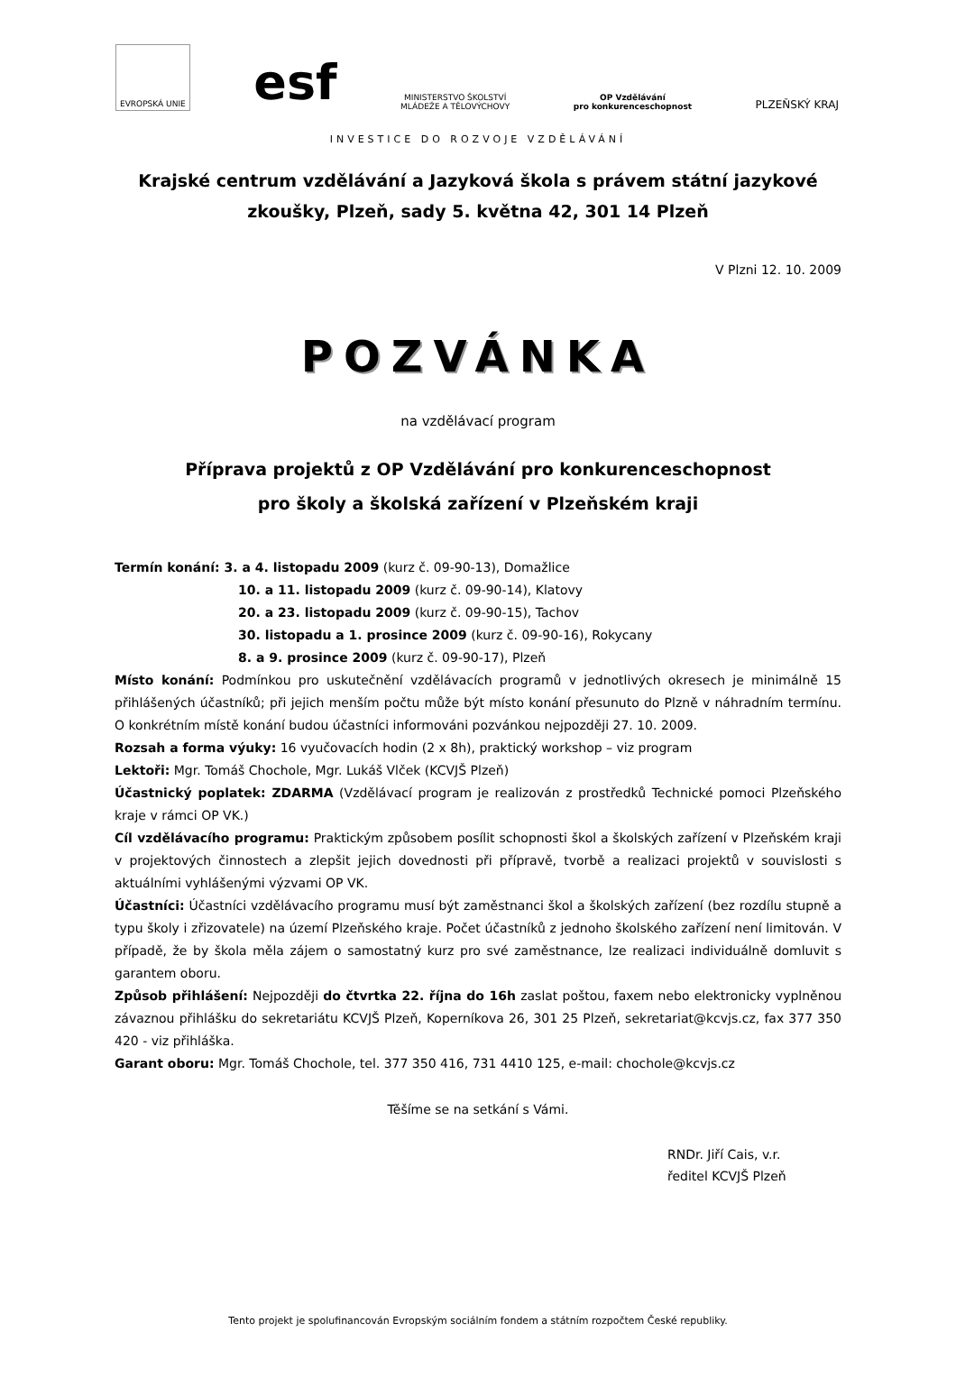EVROPSKÁ UNIE
esf
MINISTERSTVO ŠKOLSTVÍ
MLÁDEŽE A TĚLOVÝCHOVY
OP Vzdělávání
pro konkurenceschopnost
PLZEŇSKÝ KRAJ
INVESTICE DO ROZVOJE VZDĚLÁVÁNÍ
Krajské centrum vzdělávání a Jazyková škola s právem státní jazykové
zkoušky, Plzeň, sady 5. května 42, 301 14 Plzeň
V Plzni 12. 10. 2009
POZVÁNKA
na vzdělávací program
Příprava projektů z OP Vzdělávání pro konkurenceschopnost
pro školy a školská zařízení v Plzeňském kraji
Termín konání: 3. a 4. listopadu 2009 (kurz č. 09-90-13), Domažlice
10. a 11. listopadu 2009 (kurz č. 09-90-14), Klatovy
20. a 23. listopadu 2009 (kurz č. 09-90-15), Tachov
30. listopadu a 1. prosince 2009 (kurz č. 09-90-16), Rokycany
8. a 9. prosince 2009 (kurz č. 09-90-17), Plzeň
Místo konání: Podmínkou pro uskutečnění vzdělávacích programů v jednotlivých okresech je minimálně 15 přihlášených účastníků; při jejich menším počtu může být místo konání přesunuto do Plzně v náhradním termínu. O konkrétním místě konání budou účastníci informováni pozvánkou nejpozději 27. 10. 2009.
Rozsah a forma výuky: 16 vyučovacích hodin (2 x 8h), praktický workshop – viz program
Lektoři: Mgr. Tomáš Chochole, Mgr. Lukáš Vlček (KCVJŠ Plzeň)
Účastnický poplatek: ZDARMA (Vzdělávací program je realizován z prostředků Technické pomoci Plzeňského kraje v rámci OP VK.)
Cíl vzdělávacího programu: Praktickým způsobem posílit schopnosti škol a školských zařízení v Plzeňském kraji v projektových činnostech a zlepšit jejich dovednosti při přípravě, tvorbě a realizaci projektů v souvislosti s aktuálními vyhlášenými výzvami OP VK.
Účastníci: Účastníci vzdělávacího programu musí být zaměstnanci škol a školských zařízení (bez rozdílu stupně a typu školy i zřizovatele) na území Plzeňského kraje. Počet účastníků z jednoho školského zařízení není limitován. V případě, že by škola měla zájem o samostatný kurz pro své zaměstnance, lze realizaci individuálně domluvit s garantem oboru.
Způsob přihlášení: Nejpozději do čtvrtka 22. října do 16h zaslat poštou, faxem nebo elektronicky vyplněnou závaznou přihlášku do sekretariátu KCVJŠ Plzeň, Koperníkova 26, 301 25 Plzeň, sekretariat@kcvjs.cz, fax 377 350 420 - viz přihláška.
Garant oboru: Mgr. Tomáš Chochole, tel. 377 350 416, 731 4410 125, e-mail: chochole@kcvjs.cz
Těšíme se na setkání s Vámi.
RNDr. Jiří Cais, v.r.
ředitel KCVJŠ Plzeň
Tento projekt je spolufinancován Evropským sociálním fondem a státním rozpočtem České republiky.